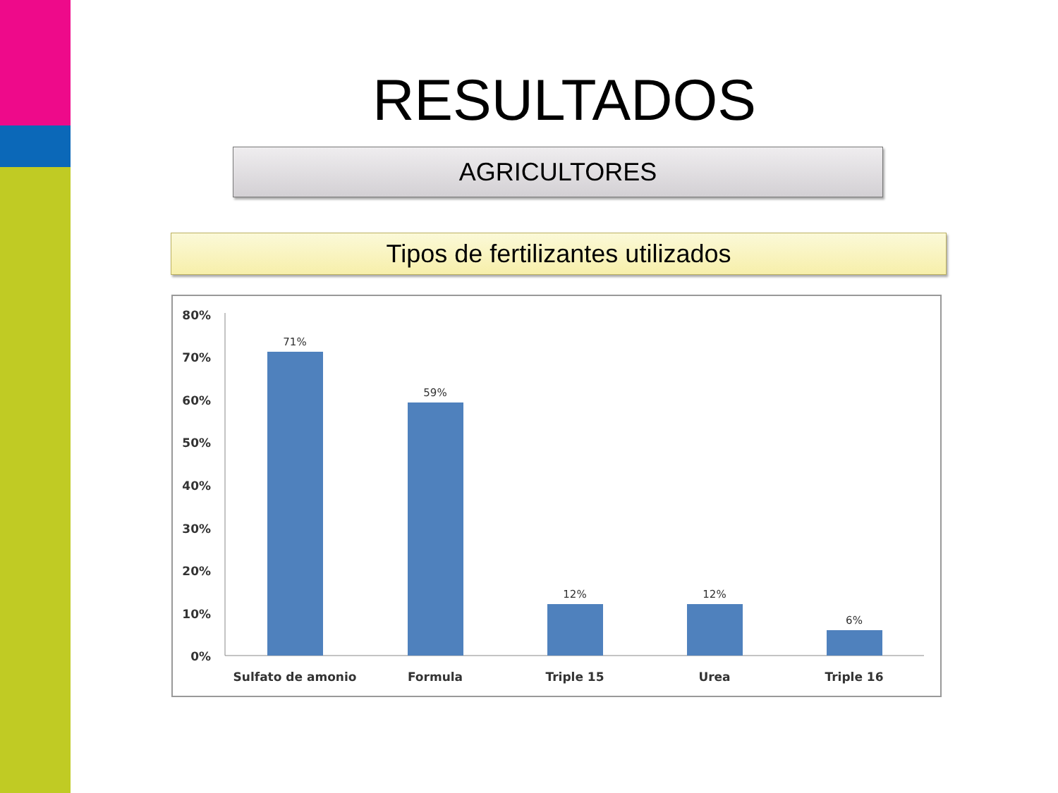RESULTADOS
AGRICULTORES
Tipos de fertilizantes utilizados
80%
70%
60%
50%
40%
30%
20%
10%
0%
71%
59%
12%
12%
6%
Sulfato de amonio
Formula
Triple 15
Urea
Triple 16